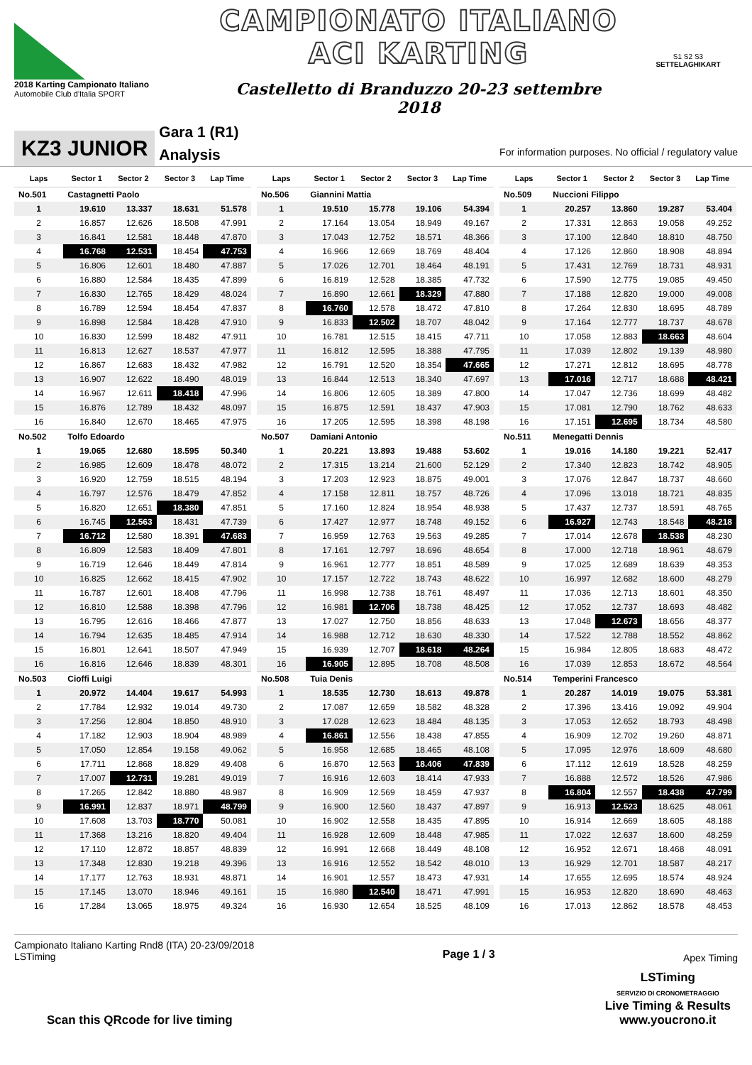2018 Karting Campionato Italiano
Automobile Club d'Italia SPORT
CAMPIONATO ITALIANO
ACI KARTING
Castelletto di Branduzzo 20-23 settembre 2018
S1 S2 S3
SETTELAGHIKART
KZ3 JUNIOR
Gara 1 (R1)
Analysis
For information purposes. No official / regulatory value
| Laps | Sector 1 | Sector 2 | Sector 3 | Lap Time |
| --- | --- | --- | --- | --- |
| No.501 | Castagnetti Paolo | | | |
| 1 | 19.610 | 13.337 | 18.631 | 51.578 |
| 2 | 16.857 | 12.626 | 18.508 | 47.991 |
| 3 | 16.841 | 12.581 | 18.448 | 47.870 |
| 4 | 16.768 | 12.531 | 18.454 | 47.753 |
| 5 | 16.806 | 12.601 | 18.480 | 47.887 |
| 6 | 16.880 | 12.584 | 18.435 | 47.899 |
| 7 | 16.830 | 12.765 | 18.429 | 48.024 |
| 8 | 16.789 | 12.594 | 18.454 | 47.837 |
| 9 | 16.898 | 12.584 | 18.428 | 47.910 |
| 10 | 16.830 | 12.599 | 18.482 | 47.911 |
| 11 | 16.813 | 12.627 | 18.537 | 47.977 |
| 12 | 16.867 | 12.683 | 18.432 | 47.982 |
| 13 | 16.907 | 12.622 | 18.490 | 48.019 |
| 14 | 16.967 | 12.611 | 18.418 | 47.996 |
| 15 | 16.876 | 12.789 | 18.432 | 48.097 |
| 16 | 16.840 | 12.670 | 18.465 | 47.975 |
| No.502 | Tolfo Edoardo | | | |
| 1 | 19.065 | 12.680 | 18.595 | 50.340 |
| 2 | 16.985 | 12.609 | 18.478 | 48.072 |
| 3 | 16.920 | 12.759 | 18.515 | 48.194 |
| 4 | 16.797 | 12.576 | 18.479 | 47.852 |
| 5 | 16.820 | 12.651 | 18.380 | 47.851 |
| 6 | 16.745 | 12.563 | 18.431 | 47.739 |
| 7 | 16.712 | 12.580 | 18.391 | 47.683 |
| 8 | 16.809 | 12.583 | 18.409 | 47.801 |
| 9 | 16.719 | 12.646 | 18.449 | 47.814 |
| 10 | 16.825 | 12.662 | 18.415 | 47.902 |
| 11 | 16.787 | 12.601 | 18.408 | 47.796 |
| 12 | 16.810 | 12.588 | 18.398 | 47.796 |
| 13 | 16.795 | 12.616 | 18.466 | 47.877 |
| 14 | 16.794 | 12.635 | 18.485 | 47.914 |
| 15 | 16.801 | 12.641 | 18.507 | 47.949 |
| 16 | 16.816 | 12.646 | 18.839 | 48.301 |
| No.503 | Cioffi Luigi | | | |
| 1 | 20.972 | 14.404 | 19.617 | 54.993 |
| 2 | 17.784 | 12.932 | 19.014 | 49.730 |
| 3 | 17.256 | 12.804 | 18.850 | 48.910 |
| 4 | 17.182 | 12.903 | 18.904 | 48.989 |
| 5 | 17.050 | 12.854 | 19.158 | 49.062 |
| 6 | 17.711 | 12.868 | 18.829 | 49.408 |
| 7 | 17.007 | 12.731 | 19.281 | 49.019 |
| 8 | 17.265 | 12.842 | 18.880 | 48.987 |
| 9 | 16.991 | 12.837 | 18.971 | 48.799 |
| 10 | 17.608 | 13.703 | 18.770 | 50.081 |
| 11 | 17.368 | 13.216 | 18.820 | 49.404 |
| 12 | 17.110 | 12.872 | 18.857 | 48.839 |
| 13 | 17.348 | 12.830 | 19.218 | 49.396 |
| 14 | 17.177 | 12.763 | 18.931 | 48.871 |
| 15 | 17.145 | 13.070 | 18.946 | 49.161 |
| 16 | 17.284 | 13.065 | 18.975 | 49.324 |
| Laps | Sector 1 | Sector 2 | Sector 3 | Lap Time |
| --- | --- | --- | --- | --- |
| No.506 | Giannini Mattia | | | |
| 1 | 19.510 | 15.778 | 19.106 | 54.394 |
| 2 | 17.164 | 13.054 | 18.949 | 49.167 |
| 3 | 17.043 | 12.752 | 18.571 | 48.366 |
| 4 | 16.966 | 12.669 | 18.769 | 48.404 |
| 5 | 17.026 | 12.701 | 18.464 | 48.191 |
| 6 | 16.819 | 12.528 | 18.385 | 47.732 |
| 7 | 16.890 | 12.661 | 18.329 | 47.880 |
| 8 | 16.760 | 12.578 | 18.472 | 47.810 |
| 9 | 16.833 | 12.502 | 18.707 | 48.042 |
| 10 | 16.781 | 12.515 | 18.415 | 47.711 |
| 11 | 16.812 | 12.595 | 18.388 | 47.795 |
| 12 | 16.791 | 12.520 | 18.354 | 47.665 |
| 13 | 16.844 | 12.513 | 18.340 | 47.697 |
| 14 | 16.806 | 12.605 | 18.389 | 47.800 |
| 15 | 16.875 | 12.591 | 18.437 | 47.903 |
| 16 | 17.205 | 12.595 | 18.398 | 48.198 |
| No.507 | Damiani Antonio | | | |
| 1 | 20.221 | 13.893 | 19.488 | 53.602 |
| 2 | 17.315 | 13.214 | 21.600 | 52.129 |
| 3 | 17.203 | 12.923 | 18.875 | 49.001 |
| 4 | 17.158 | 12.811 | 18.757 | 48.726 |
| 5 | 17.160 | 12.824 | 18.954 | 48.938 |
| 6 | 17.427 | 12.977 | 18.748 | 49.152 |
| 7 | 16.959 | 12.763 | 19.563 | 49.285 |
| 8 | 17.161 | 12.797 | 18.696 | 48.654 |
| 9 | 16.961 | 12.777 | 18.851 | 48.589 |
| 10 | 17.157 | 12.722 | 18.743 | 48.622 |
| 11 | 16.998 | 12.738 | 18.761 | 48.497 |
| 12 | 16.981 | 12.706 | 18.738 | 48.425 |
| 13 | 17.027 | 12.750 | 18.856 | 48.633 |
| 14 | 16.988 | 12.712 | 18.630 | 48.330 |
| 15 | 16.939 | 12.707 | 18.618 | 48.264 |
| 16 | 16.905 | 12.895 | 18.708 | 48.508 |
| No.508 | Tuia Denis | | | |
| 1 | 18.535 | 12.730 | 18.613 | 49.878 |
| 2 | 17.087 | 12.659 | 18.582 | 48.328 |
| 3 | 17.028 | 12.623 | 18.484 | 48.135 |
| 4 | 16.861 | 12.556 | 18.438 | 47.855 |
| 5 | 16.958 | 12.685 | 18.465 | 48.108 |
| 6 | 16.870 | 12.563 | 18.406 | 47.839 |
| 7 | 16.916 | 12.603 | 18.414 | 47.933 |
| 8 | 16.909 | 12.569 | 18.459 | 47.937 |
| 9 | 16.900 | 12.560 | 18.437 | 47.897 |
| 10 | 16.902 | 12.558 | 18.435 | 47.895 |
| 11 | 16.928 | 12.609 | 18.448 | 47.985 |
| 12 | 16.991 | 12.668 | 18.449 | 48.108 |
| 13 | 16.916 | 12.552 | 18.542 | 48.010 |
| 14 | 16.901 | 12.557 | 18.473 | 47.931 |
| 15 | 16.980 | 12.540 | 18.471 | 47.991 |
| 16 | 16.930 | 12.654 | 18.525 | 48.109 |
| Laps | Sector 1 | Sector 2 | Sector 3 | Lap Time |
| --- | --- | --- | --- | --- |
| No.509 | Nuccioni Filippo | | | |
| 1 | 20.257 | 13.860 | 19.287 | 53.404 |
| 2 | 17.331 | 12.863 | 19.058 | 49.252 |
| 3 | 17.100 | 12.840 | 18.810 | 48.750 |
| 4 | 17.126 | 12.860 | 18.908 | 48.894 |
| 5 | 17.431 | 12.769 | 18.731 | 48.931 |
| 6 | 17.590 | 12.775 | 19.085 | 49.450 |
| 7 | 17.188 | 12.820 | 19.000 | 49.008 |
| 8 | 17.264 | 12.830 | 18.695 | 48.789 |
| 9 | 17.164 | 12.777 | 18.737 | 48.678 |
| 10 | 17.058 | 12.883 | 18.663 | 48.604 |
| 11 | 17.039 | 12.802 | 19.139 | 48.980 |
| 12 | 17.271 | 12.812 | 18.695 | 48.778 |
| 13 | 17.016 | 12.717 | 18.688 | 48.421 |
| 14 | 17.047 | 12.736 | 18.699 | 48.482 |
| 15 | 17.081 | 12.790 | 18.762 | 48.633 |
| 16 | 17.151 | 12.695 | 18.734 | 48.580 |
| No.511 | Menegatti Dennis | | | |
| 1 | 19.016 | 14.180 | 19.221 | 52.417 |
| 2 | 17.340 | 12.823 | 18.742 | 48.905 |
| 3 | 17.076 | 12.847 | 18.737 | 48.660 |
| 4 | 17.096 | 13.018 | 18.721 | 48.835 |
| 5 | 17.437 | 12.737 | 18.591 | 48.765 |
| 6 | 16.927 | 12.743 | 18.548 | 48.218 |
| 7 | 17.014 | 12.678 | 18.538 | 48.230 |
| 8 | 17.000 | 12.718 | 18.961 | 48.679 |
| 9 | 17.025 | 12.689 | 18.639 | 48.353 |
| 10 | 16.997 | 12.682 | 18.600 | 48.279 |
| 11 | 17.036 | 12.713 | 18.601 | 48.350 |
| 12 | 17.052 | 12.737 | 18.693 | 48.482 |
| 13 | 17.048 | 12.673 | 18.656 | 48.377 |
| 14 | 17.522 | 12.788 | 18.552 | 48.862 |
| 15 | 16.984 | 12.805 | 18.683 | 48.472 |
| 16 | 17.039 | 12.853 | 18.672 | 48.564 |
| No.514 | Temperini Francesco | | | |
| 1 | 20.287 | 14.019 | 19.075 | 53.381 |
| 2 | 17.396 | 13.416 | 19.092 | 49.904 |
| 3 | 17.053 | 12.652 | 18.793 | 48.498 |
| 4 | 16.909 | 12.702 | 19.260 | 48.871 |
| 5 | 17.095 | 12.976 | 18.609 | 48.680 |
| 6 | 17.112 | 12.619 | 18.528 | 48.259 |
| 7 | 16.888 | 12.572 | 18.526 | 47.986 |
| 8 | 16.804 | 12.557 | 18.438 | 47.799 |
| 9 | 16.913 | 12.523 | 18.625 | 48.061 |
| 10 | 16.914 | 12.669 | 18.605 | 48.188 |
| 11 | 17.022 | 12.637 | 18.600 | 48.259 |
| 12 | 16.952 | 12.671 | 18.468 | 48.091 |
| 13 | 16.929 | 12.701 | 18.587 | 48.217 |
| 14 | 17.655 | 12.695 | 18.574 | 48.924 |
| 15 | 16.953 | 12.820 | 18.690 | 48.463 |
| 16 | 17.013 | 12.862 | 18.578 | 48.453 |
Campionato Italiano Karting Rnd8 (ITA) 20-23/09/2018
LSTiming
Page 1 / 3
Apex Timing
Scan this QRcode for live timing
LSTiming
SERVIZIO DI CRONOMETRAGGIO
Live Timing & Results
www.youcrono.it